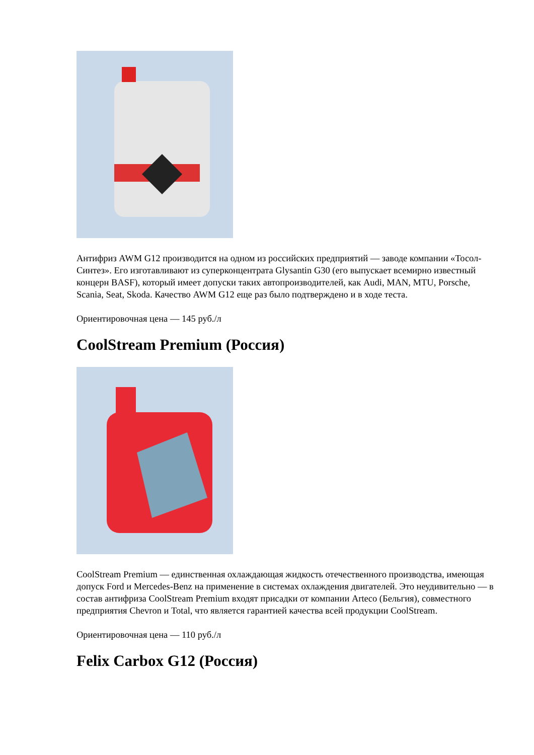Антифриз AWM G12 производится на одном из российских предприятий — заводе компании «Тосол-Синтез». Его изготавливают из суперконцентрата Glysantin G30 (его выпускает всемирно известный концерн BASF), который имеет допуски таких автопроизводителей, как Audi, MAN, MTU, Porsche, Scania, Seat, Skoda. Качество AWM G12 еще раз было подтверждено и в ходе теста.
Ориентировочная цена — 145 руб./л
CoolStream Premium (Россия)
CoolStream Premium — единственная охлаждающая жидкость отечественного производства, имеющая допуск Ford и Mercedes-Benz на применение в системах охлаждения двигателей. Это неудивительно — в состав антифриза CoolStream Premium входят присадки от компании Arteco (Бельгия), совместного предприятия Chevron и Total, что является гарантией качества всей продукции CoolStream.
Ориентировочная цена — 110 руб./л
Felix Carbox G12 (Россия)